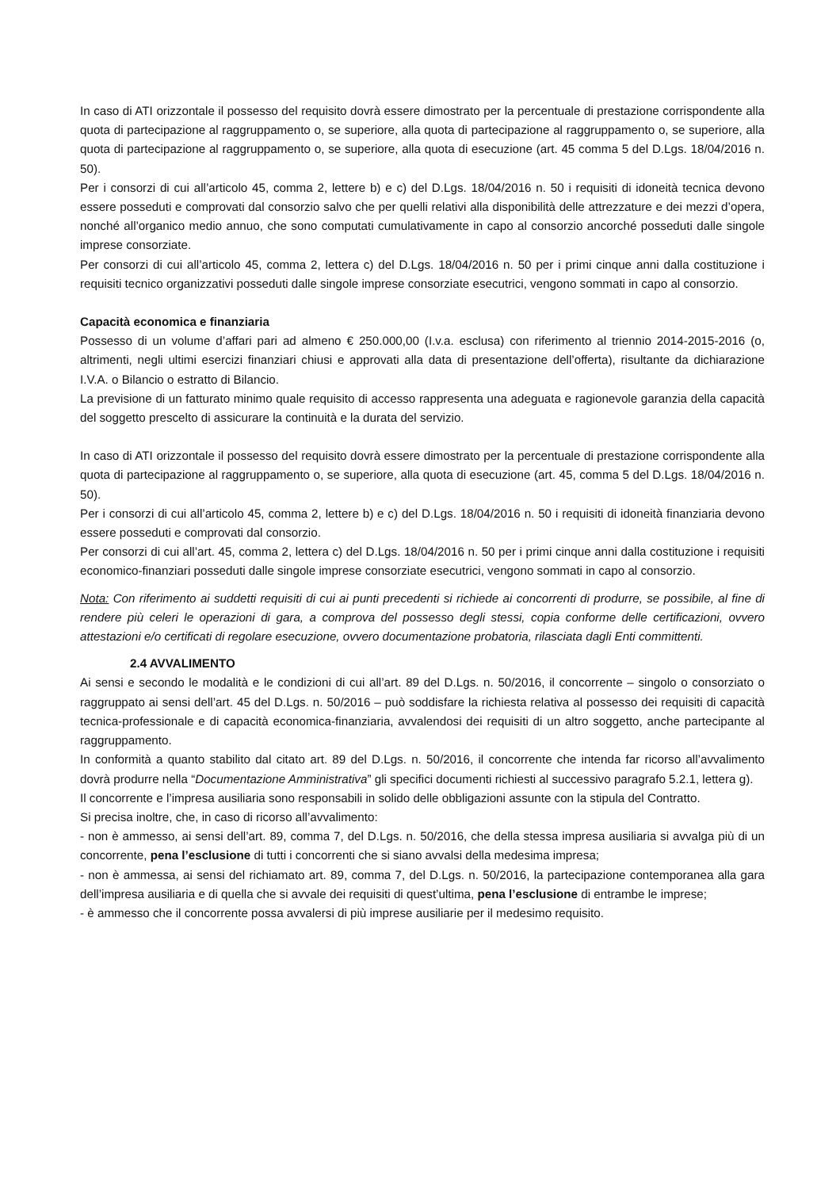In caso di ATI orizzontale il possesso del requisito dovrà essere dimostrato per la percentuale di prestazione corrispondente alla quota di partecipazione al raggruppamento o, se superiore, alla quota di partecipazione al raggruppamento o, se superiore, alla quota di partecipazione al raggruppamento o, se superiore, alla quota di esecuzione (art. 45 comma 5 del D.Lgs. 18/04/2016 n. 50).
Per i consorzi di cui all’articolo 45, comma 2, lettere b) e c) del D.Lgs. 18/04/2016 n. 50 i requisiti di idoneità tecnica devono essere posseduti e comprovati dal consorzio salvo che per quelli relativi alla disponibilità delle attrezzature e dei mezzi d’opera, nonché all’organico medio annuo, che sono computati cumulativamente in capo al consorzio ancorché posseduti dalle singole imprese consorziate.
Per consorzi di cui all’articolo 45, comma 2, lettera c) del D.Lgs. 18/04/2016 n. 50 per i primi cinque anni dalla costituzione i requisiti tecnico organizzativi posseduti dalle singole imprese consorziate esecutrici, vengono sommati in capo al consorzio.
Capacità economica e finanziaria
Possesso di un volume d’affari pari ad almeno € 250.000,00 (I.v.a. esclusa) con riferimento al triennio 2014-2015-2016 (o, altrimenti, negli ultimi esercizi finanziari chiusi e approvati alla data di presentazione dell’offerta), risultante da dichiarazione I.V.A. o Bilancio o estratto di Bilancio.
La previsione di un fatturato minimo quale requisito di accesso rappresenta una adeguata e ragionevole garanzia della capacità del soggetto prescelto di assicurare la continuità e la durata del servizio.
In caso di ATI orizzontale il possesso del requisito dovrà essere dimostrato per la percentuale di prestazione corrispondente alla quota di partecipazione al raggruppamento o, se superiore, alla quota di esecuzione (art. 45, comma 5 del D.Lgs. 18/04/2016 n. 50).
Per i consorzi di cui all’articolo 45, comma 2, lettere b) e c) del D.Lgs. 18/04/2016 n. 50 i requisiti di idoneità finanziaria devono essere posseduti e comprovati dal consorzio.
Per consorzi di cui all’art. 45, comma 2, lettera c) del D.Lgs. 18/04/2016 n. 50 per i primi cinque anni dalla costituzione i requisiti economico-finanziari posseduti dalle singole imprese consorziate esecutrici, vengono sommati in capo al consorzio.
Nota: Con riferimento ai suddetti requisiti di cui ai punti precedenti si richiede ai concorrenti di produrre, se possibile, al fine di rendere più celeri le operazioni di gara, a comprova del possesso degli stessi, copia conforme delle certificazioni, ovvero attestazioni e/o certificati di regolare esecuzione, ovvero documentazione probatoria, rilasciata dagli Enti committenti.
2.4 AVVALIMENTO
Ai sensi e secondo le modalità e le condizioni di cui all’art. 89 del D.Lgs. n. 50/2016, il concorrente – singolo o consorziato o raggruppato ai sensi dell’art. 45 del D.Lgs. n. 50/2016 – può soddisfare la richiesta relativa al possesso dei requisiti di capacità tecnica-professionale e di capacità economica-finanziaria, avvalendosi dei requisiti di un altro soggetto, anche partecipante al raggruppamento.
In conformità a quanto stabilito dal citato art. 89 del D.Lgs. n. 50/2016, il concorrente che intenda far ricorso all’avvalimento dovrà produrre nella “Documentazione Amministrativa” gli specifici documenti richiesti al successivo paragrafo 5.2.1, lettera g).
Il concorrente e l’impresa ausiliaria sono responsabili in solido delle obbligazioni assunte con la stipula del Contratto.
Si precisa inoltre, che, in caso di ricorso all’avvalimento:
- non è ammesso, ai sensi dell’art. 89, comma 7, del D.Lgs. n. 50/2016, che della stessa impresa ausiliaria si avvalga più di un concorrente, pena l’esclusione di tutti i concorrenti che si siano avvalsi della medesima impresa;
- non è ammessa, ai sensi del richiamato art. 89, comma 7, del D.Lgs. n. 50/2016, la partecipazione contemporanea alla gara dell’impresa ausiliaria e di quella che si avvale dei requisiti di quest’ultima, pena l’esclusione di entrambe le imprese;
- è ammesso che il concorrente possa avvalersi di più imprese ausiliarie per il medesimo requisito.